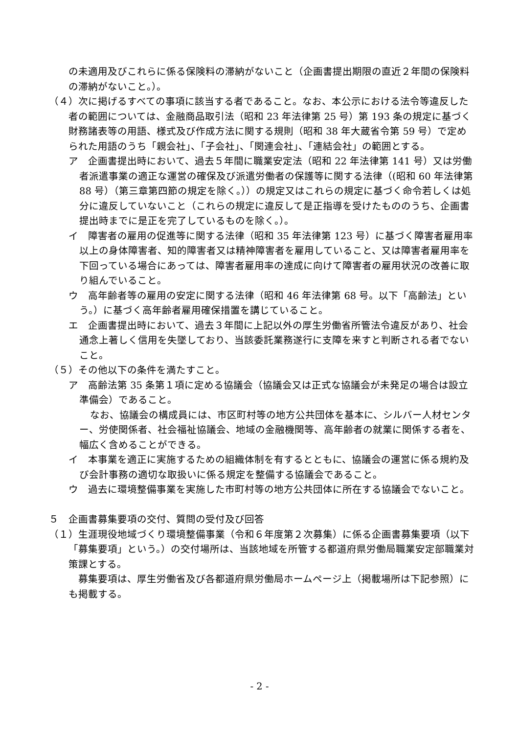の未適用及びこれらに係る保険料の滞納がないこと（企画書提出期限の直近２年間の保険料の滞納がないこと。）。
（４）次に掲げるすべての事項に該当する者であること。なお、本公示における法令等違反した者の範囲については、金融商品取引法（昭和 23 年法律第 25 号）第 193 条の規定に基づく財務諸表等の用語、様式及び作成方法に関する規則（昭和 38 年大蔵省令第 59 号）で定められた用語のうち「親会社」、「子会社」、「関連会社」、「連結会社」の範囲とする。
ア　企画書提出時において、過去５年間に職業安定法（昭和 22 年法律第 141 号）又は労働者派遣事業の適正な運営の確保及び派遣労働者の保護等に関する法律（(昭和 60 年法律第 88 号）（第三章第四節の規定を除く。））の規定又はこれらの規定に基づく命令若しくは処分に違反していないこと（これらの規定に違反して是正指導を受けたもののうち、企画書提出時までに是正を完了しているものを除く。）。
イ　障害者の雇用の促進等に関する法律（昭和 35 年法律第 123 号）に基づく障害者雇用率以上の身体障害者、知的障害者又は精神障害者を雇用していること、又は障害者雇用率を下回っている場合にあっては、障害者雇用率の達成に向けて障害者の雇用状況の改善に取り組んでいること。
ウ　高年齢者等の雇用の安定に関する法律（昭和 46 年法律第 68 号。以下「高齢法」という。）に基づく高年齢者雇用確保措置を講じていること。
エ　企画書提出時において、過去３年間に上記以外の厚生労働省所管法令違反があり、社会通念上著しく信用を失墜しており、当該委託業務遂行に支障を来すと判断される者でないこと。
（５）その他以下の条件を満たすこと。
ア　高齢法第 35 条第１項に定める協議会（協議会又は正式な協議会が未発足の場合は設立準備会）であること。
なお、協議会の構成員には、市区町村等の地方公共団体を基本に、シルバー人材センター、労使関係者、社会福祉協議会、地域の金融機関等、高年齢者の就業に関係する者を、幅広く含めることができる。
イ　本事業を適正に実施するための組織体制を有するとともに、協議会の運営に係る規約及び会計事務の適切な取扱いに係る規定を整備する協議会であること。
ウ　過去に環境整備事業を実施した市町村等の地方公共団体に所在する協議会でないこと。
５　企画書募集要項の交付、質問の受付及び回答
（１）生涯現役地域づくり環境整備事業（令和６年度第２次募集）に係る企画書募集要項（以下「募集要項」という。）の交付場所は、当該地域を所管する都道府県労働局職業安定部職業対策課とする。
募集要項は、厚生労働省及び各都道府県労働局ホームページ上（掲載場所は下記参照）にも掲載する。
- 2 -